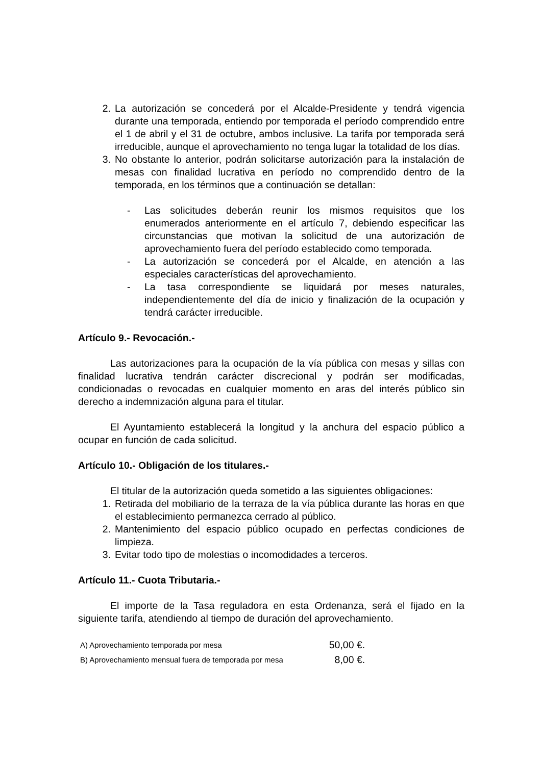2. La autorización se concederá por el Alcalde-Presidente y tendrá vigencia durante una temporada, entiendo por temporada el período comprendido entre el 1 de abril y el 31 de octubre, ambos inclusive. La tarifa por temporada será irreducible, aunque el aprovechamiento no tenga lugar la totalidad de los días.
3. No obstante lo anterior, podrán solicitarse autorización para la instalación de mesas con finalidad lucrativa en período no comprendido dentro de la temporada, en los términos que a continuación se detallan:
- Las solicitudes deberán reunir los mismos requisitos que los enumerados anteriormente en el artículo 7, debiendo especificar las circunstancias que motivan la solicitud de una autorización de aprovechamiento fuera del período establecido como temporada.
- La autorización se concederá por el Alcalde, en atención a las especiales características del aprovechamiento.
- La tasa correspondiente se liquidará por meses naturales, independientemente del día de inicio y finalización de la ocupación y tendrá carácter irreducible.
Artículo 9.- Revocación.-
Las autorizaciones para la ocupación de la vía pública con mesas y sillas con finalidad lucrativa tendrán carácter discrecional y podrán ser modificadas, condicionadas o revocadas en cualquier momento en aras del interés público sin derecho a indemnización alguna para el titular.
El Ayuntamiento establecerá la longitud y la anchura del espacio público a ocupar en función de cada solicitud.
Artículo 10.- Obligación de los titulares.-
El titular de la autorización queda sometido a las siguientes obligaciones:
1. Retirada del mobiliario de la terraza de la vía pública durante las horas en que el establecimiento permanezca cerrado al público.
2. Mantenimiento del espacio público ocupado en perfectas condiciones de limpieza.
3. Evitar todo tipo de molestias o incomodidades a terceros.
Artículo 11.- Cuota Tributaria.-
El importe de la Tasa reguladora en esta Ordenanza, será el fijado en la siguiente tarifa, atendiendo al tiempo de duración del aprovechamiento.
| A) Aprovechamiento temporada por mesa | 50,00 €. |
| B) Aprovechamiento mensual fuera de temporada por mesa | 8,00 €. |